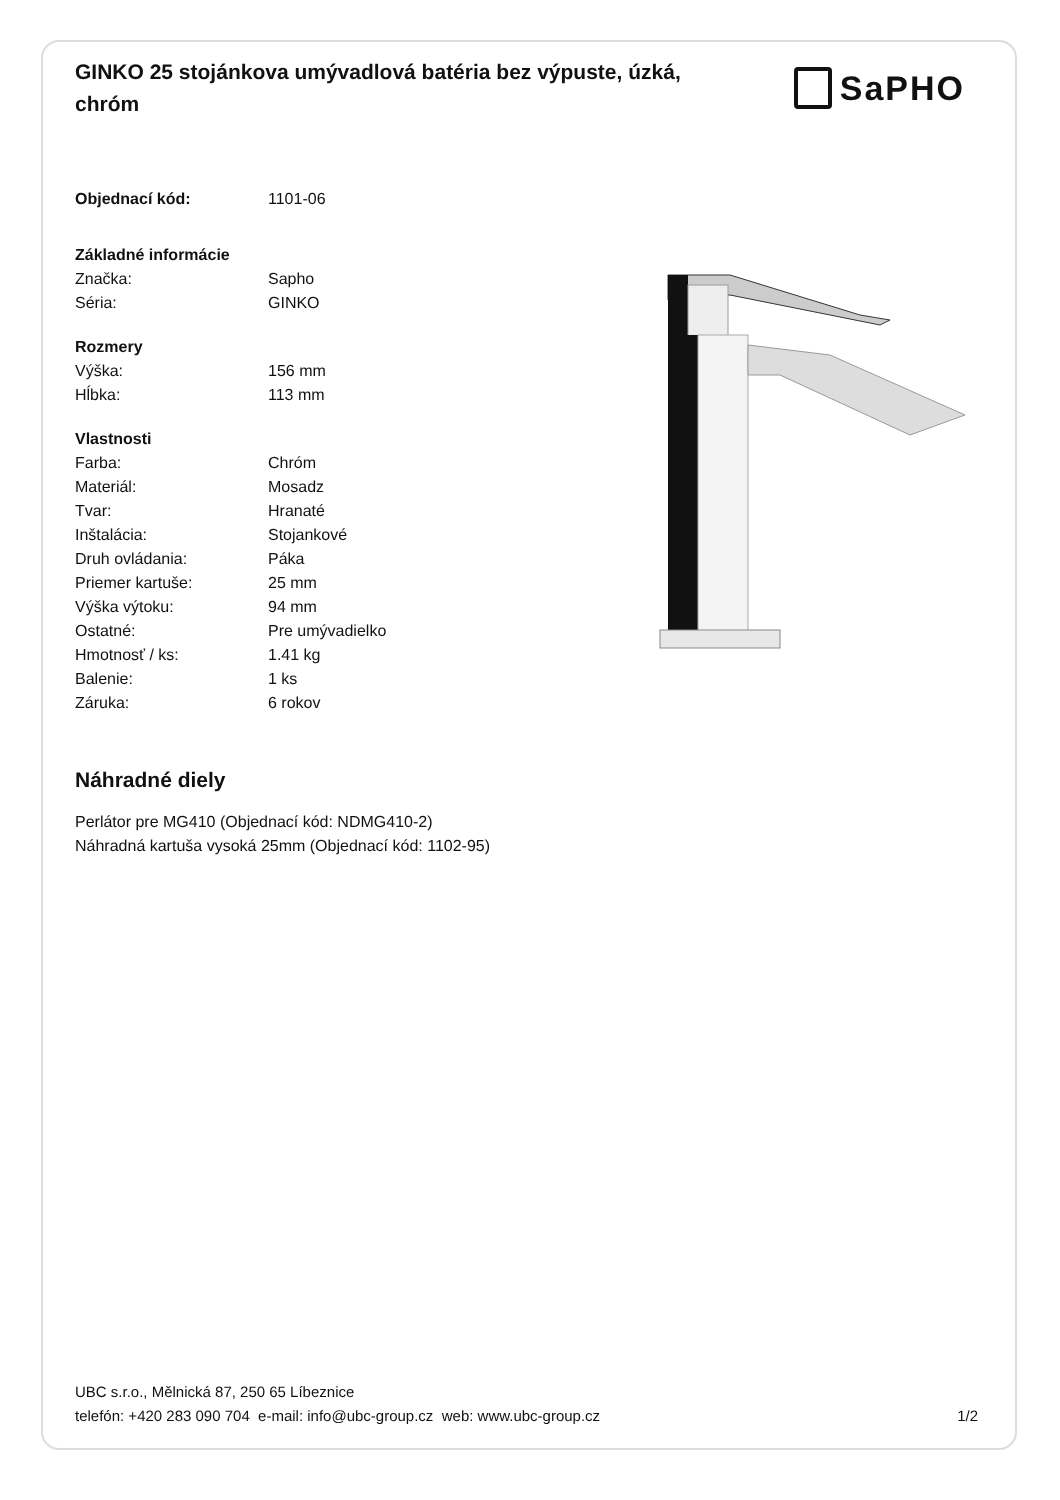GINKO 25 stojánkova umývadlová batéria bez výpuste, úzká, chróm
SaPHO
| Objednací kód: | 1101-06 |
| Základné informácie | |
| Značka: | Sapho |
| Séria: | GINKO |
| Rozmery | |
| Výška: | 156 mm |
| Hĺbka: | 113 mm |
| Vlastnosti | |
| Farba: | Chróm |
| Materiál: | Mosadz |
| Tvar: | Hranaté |
| Inštalácia: | Stojankové |
| Druh ovládania: | Páka |
| Priemer kartuše: | 25 mm |
| Výška výtoku: | 94 mm |
| Ostatné: | Pre umývadielko |
| Hmotnosť / ks: | 1.41 kg |
| Balenie: | 1 ks |
| Záruka: | 6 rokov |
Náhradné diely
Perlátor pre MG410 (Objednací kód: NDMG410-2)
Náhradná kartuša vysoká 25mm (Objednací kód: 1102-95)
UBC s.r.o., Mělnická 87, 250 65 Líbeznice
telefón: +420 283 090 704 e-mail: info@ubc-group.cz web: www.ubc-group.cz
1/2